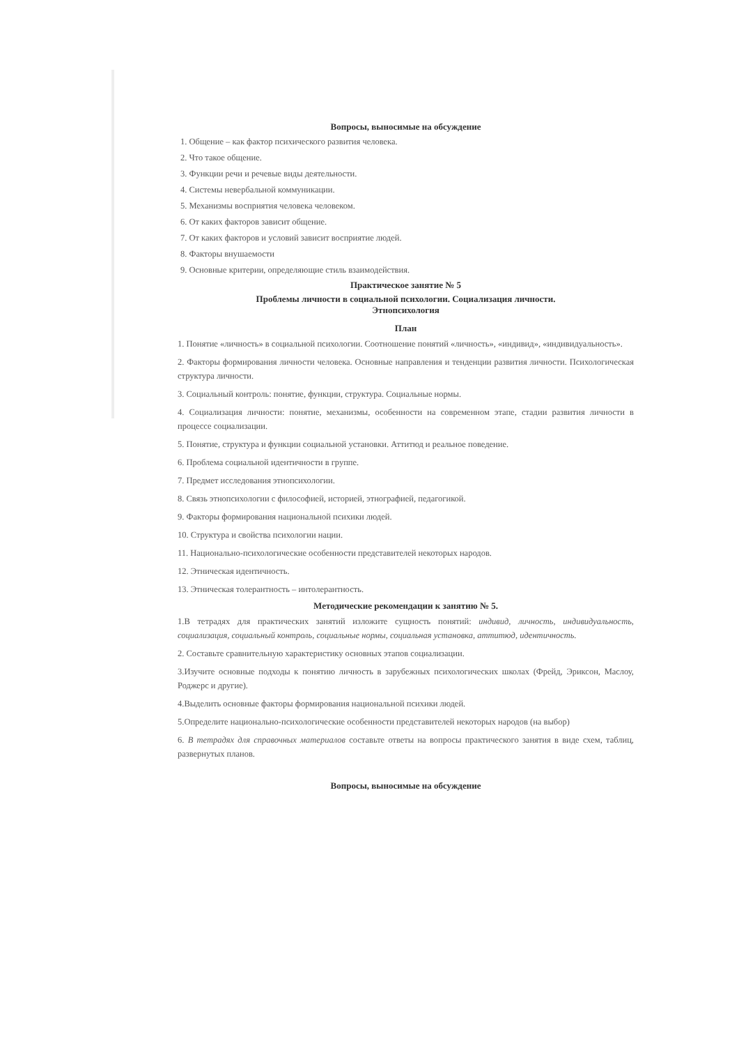Вопросы, выносимые на обсуждение
1. Общение – как фактор психического развития человека.
2. Что такое общение.
3. Функции речи и речевые виды деятельности.
4. Системы невербальной коммуникации.
5. Механизмы восприятия человека человеком.
6. От каких факторов зависит общение.
7. От каких факторов и условий зависит восприятие людей.
8. Факторы внушаемости
9. Основные критерии, определяющие стиль взаимодействия.
Практическое занятие № 5
Проблемы личности в социальной психологии. Социализация личности.
Этнопсихология
План
1. Понятие «личность» в социальной психологии. Соотношение понятий «личность», «индивид», «индивидуальность».
2. Факторы формирования личности человека. Основные направления и тенденции развития личности. Психологическая структура личности.
3. Социальный контроль: понятие, функции, структура. Социальные нормы.
4. Социализация личности: понятие, механизмы, особенности на современном этапе, стадии развития личности в процессе социализации.
5. Понятие, структура и функции социальной установки. Аттитюд и реальное поведение.
6. Проблема социальной идентичности в группе.
7. Предмет исследования этнопсихологии.
8. Связь этнопсихологии с философией, историей, этнографией, педагогикой.
9. Факторы формирования национальной психики людей.
10. Структура и свойства психологии нации.
11. Национально-психологические особенности представителей некоторых народов.
12. Этническая идентичность.
13. Этническая толерантность – интолерантность.
Методические рекомендации к занятию № 5.
1.В тетрадях для практических занятий изложите сущность понятий: индивид, личность, индивидуальность, социализация, социальный контроль, социальные нормы, социальная установка, аттитюд, идентичность.
2. Составьте сравнительную характеристику основных этапов социализации.
3.Изучите основные подходы к понятию личность в зарубежных психологических школах (Фрейд, Эриксон, Маслоу, Роджерс и другие).
4.Выделить основные факторы формирования национальной психики людей.
5.Определите национально-психологические особенности представителей некоторых народов (на выбор)
6. В тетрадях для справочных материалов составьте ответы на вопросы практического занятия в виде схем, таблиц, развернутых планов.
Вопросы, выносимые на обсуждение